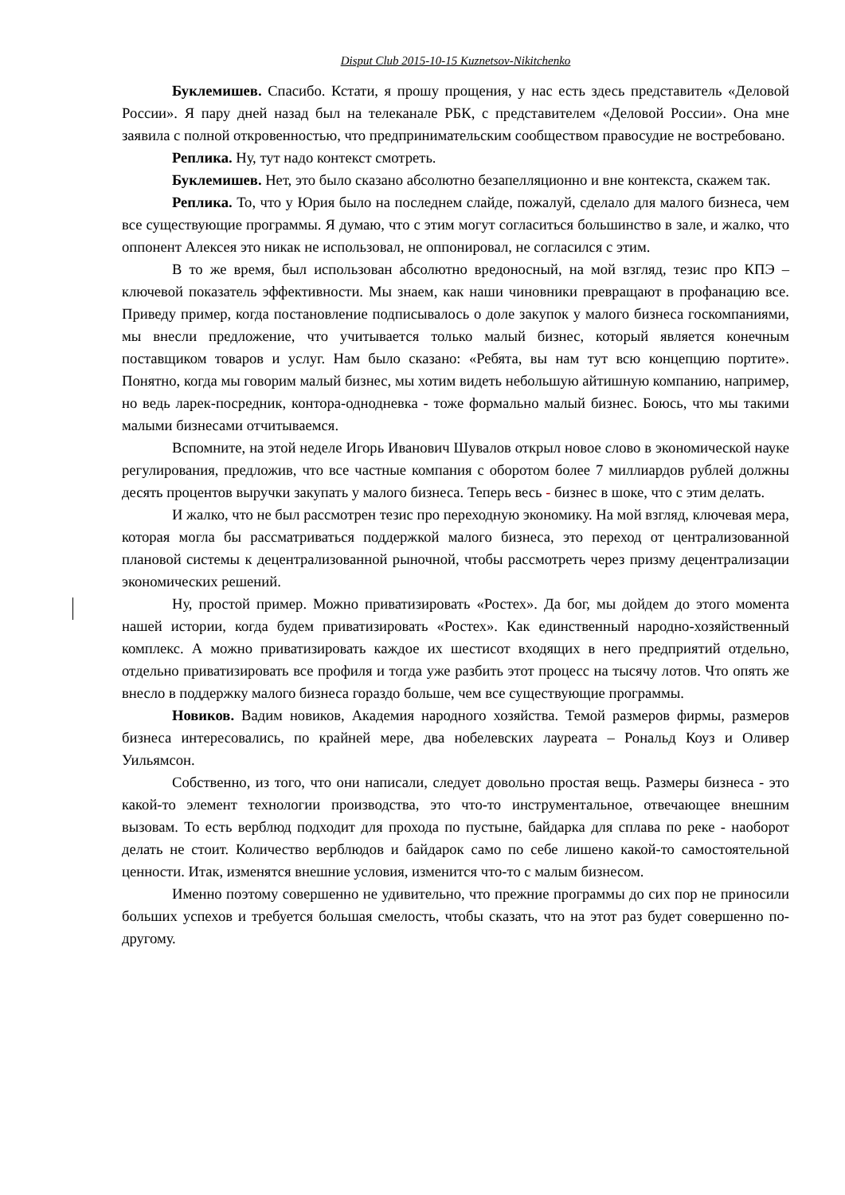Disput Club 2015-10-15 Kuznetsov-Nikitchenko
Буклемишев. Спасибо. Кстати, я прошу прощения, у нас есть здесь представитель «Деловой России». Я пару дней назад был на телеканале РБК, с представителем «Деловой России». Она мне заявила с полной откровенностью, что предпринимательским сообществом правосудие не востребовано.
Реплика. Ну, тут надо контекст смотреть.
Буклемишев. Нет, это было сказано абсолютно безапелляционно и вне контекста, скажем так.
Реплика. То, что у Юрия было на последнем слайде, пожалуй, сделало для малого бизнеса, чем все существующие программы. Я думаю, что с этим могут согласиться большинство в зале, и жалко, что оппонент Алексея это никак не использовал, не оппонировал, не согласился с этим.
В то же время, был использован абсолютно вредоносный, на мой взгляд, тезис про КПЭ – ключевой показатель эффективности. Мы знаем, как наши чиновники превращают в профанацию все. Приведу пример, когда постановление подписывалось о доле закупок у малого бизнеса госкомпаниями, мы внесли предложение, что учитывается только малый бизнес, который является конечным поставщиком товаров и услуг. Нам было сказано: «Ребята, вы нам тут всю концепцию портите». Понятно, когда мы говорим малый бизнес, мы хотим видеть небольшую айтишную компанию, например, но ведь ларек-посредник, контора-однодневка - тоже формально малый бизнес. Боюсь, что мы такими малыми бизнесами отчитываемся.
Вспомните, на этой неделе Игорь Иванович Шувалов открыл новое слово в экономической науке регулирования, предложив, что все частные компания с оборотом более 7 миллиардов рублей должны десять процентов выручки закупать у малого бизнеса. Теперь весь - бизнес в шоке, что с этим делать.
И жалко, что не был рассмотрен тезис про переходную экономику. На мой взгляд, ключевая мера, которая могла бы рассматриваться поддержкой малого бизнеса, это переход от централизованной плановой системы к децентрализованной рыночной, чтобы рассмотреть через призму децентрализации экономических решений.
Ну, простой пример. Можно приватизировать «Ростех». Да бог, мы дойдем до этого момента нашей истории, когда будем приватизировать «Ростех». Как единственный народно-хозяйственный комплекс. А можно приватизировать каждое их шестисот входящих в него предприятий отдельно, отдельно приватизировать все профиля и тогда уже разбить этот процесс на тысячу лотов. Что опять же внесло в поддержку малого бизнеса гораздо больше, чем все существующие программы.
Новиков. Вадим новиков, Академия народного хозяйства. Темой размеров фирмы, размеров бизнеса интересовались, по крайней мере, два нобелевских лауреата – Рональд Коуз и Оливер Уильямсон.
Собственно, из того, что они написали, следует довольно простая вещь. Размеры бизнеса - это какой-то элемент технологии производства, это что-то инструментальное, отвечающее внешним вызовам. То есть верблюд подходит для прохода по пустыне, байдарка для сплава по реке - наоборот делать не стоит. Количество верблюдов и байдарок само по себе лишено какой-то самостоятельной ценности. Итак, изменятся внешние условия, изменится что-то с малым бизнесом.
Именно поэтому совершенно не удивительно, что прежние программы до сих пор не приносили больших успехов и требуется большая смелость, чтобы сказать, что на этот раз будет совершенно по-другому.